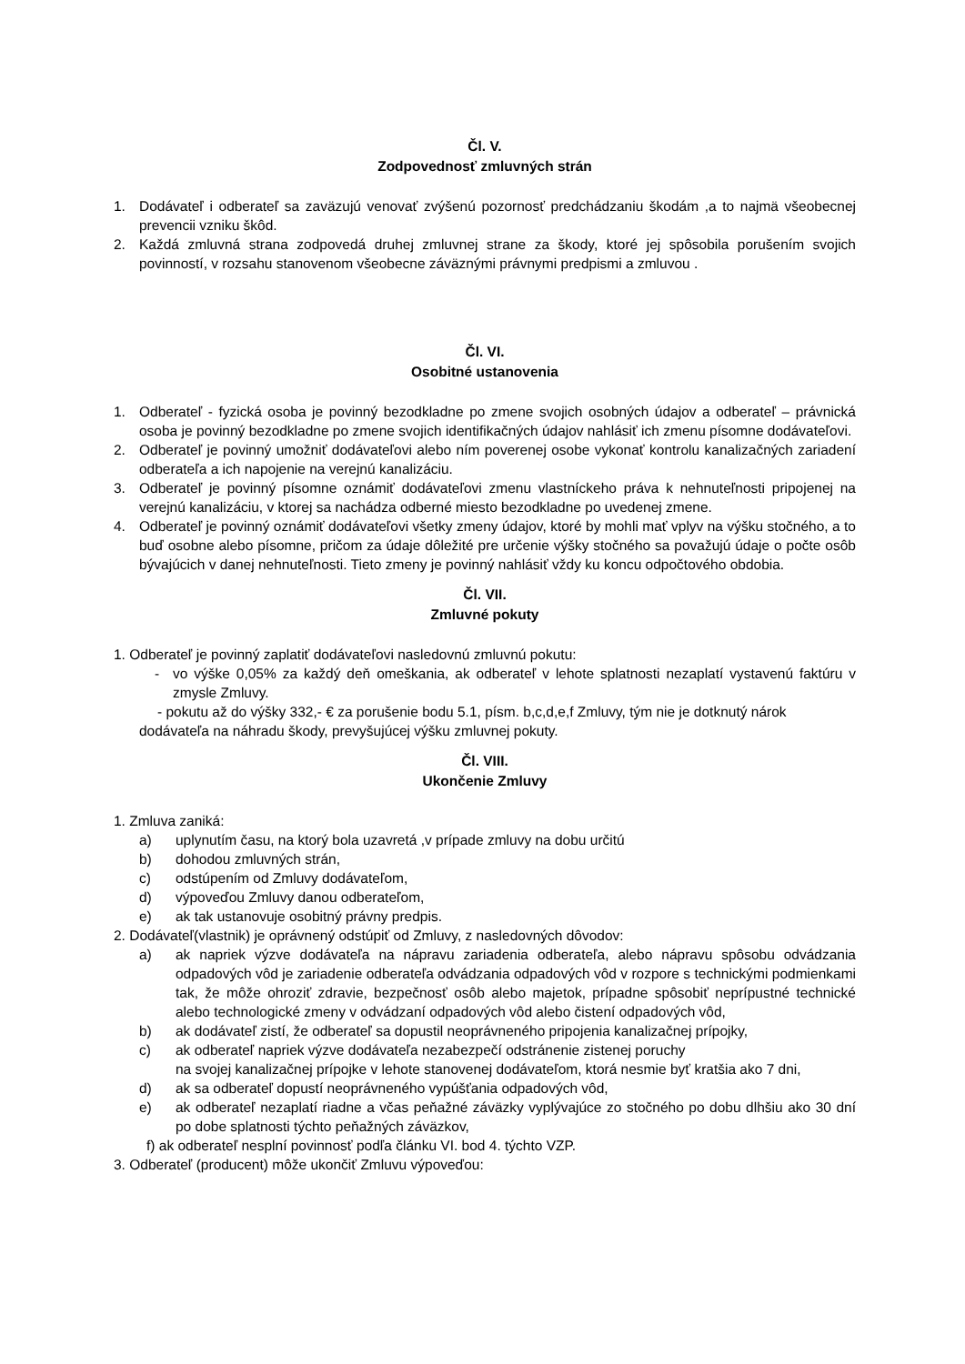Čl. V.
Zodpovednosť zmluvných strán
1. Dodávateľ i odberateľ sa zaväzujú venovať zvýšenú pozornosť predchádzaniu škodám ,a to najmä všeobecnej prevencii vzniku škôd.
2. Každá zmluvná strana zodpovedá druhej zmluvnej strane za škody, ktoré jej spôsobila porušením svojich povinností, v rozsahu stanovenom všeobecne záväznými právnymi predpismi a zmluvou .
Čl. VI.
Osobitné ustanovenia
1. Odberateľ - fyzická osoba je povinný bezodkladne po zmene svojich osobných údajov a odberateľ – právnická osoba je povinný bezodkladne po zmene svojich identifikačných údajov nahlásiť ich zmenu písomne dodávateľovi.
2. Odberateľ je povinný umožniť dodávateľovi alebo ním poverenej osobe vykonať kontrolu kanalizačných zariadení odberateľa a ich napojenie na verejnú kanalizáciu.
3. Odberateľ je povinný písomne oznámiť dodávateľovi zmenu vlastníckeho práva k nehnuteľnosti pripojenej na verejnú kanalizáciu, v ktorej sa nachádza odberné miesto bezodkladne po uvedenej zmene.
4. Odberateľ je povinný oznámiť dodávateľovi všetky zmeny údajov, ktoré by mohli mať vplyv na výšku stočného, a to buď osobne alebo písomne, pričom za údaje dôležité pre určenie výšky stočného sa považujú údaje o počte osôb bývajúcich v danej nehnuteľnosti. Tieto zmeny je povinný nahlásiť vždy ku koncu odpočtového obdobia.
Čl. VII.
Zmluvné pokuty
1. Odberateľ je povinný zaplatiť dodávateľovi nasledovnú zmluvnú pokutu:
- vo výške 0,05% za každý deň omeškania, ak odberateľ v lehote splatnosti nezaplatí vystavenú faktúru v zmysle Zmluvy.
- pokutu až do výšky 332,- € za porušenie bodu 5.1, písm. b,c,d,e,f Zmluvy, tým nie je dotknutý nárok dodávateľa na náhradu škody, prevyšujúcej výšku zmluvnej pokuty.
Čl. VIII.
Ukončenie Zmluvy
1. Zmluva zaniká:
a) uplynutím času, na ktorý bola uzavretá ,v prípade zmluvy na dobu určitú
b) dohodou zmluvných strán,
c) odstúpením od Zmluvy dodávateľom,
d) výpoveďou Zmluvy danou odberateľom,
e) ak tak ustanovuje osobitný právny predpis.
2. Dodávateľ(vlastnik) je oprávnený odstúpiť od Zmluvy, z nasledovných dôvodov:
a) ak napriek výzve dodávateľa na nápravu zariadenia odberateľa, alebo nápravu spôsobu odvádzania odpadových vôd je zariadenie odberateľa odvádzania odpadových vôd v rozpore s technickými podmienkami tak, že môže ohroziť zdravie, bezpečnosť osôb alebo majetok, prípadne spôsobiť neprípustné technické alebo technologické zmeny v odvádzaní odpadových vôd alebo čistení odpadových vôd,
b) ak dodávateľ zistí, že odberateľ sa dopustil neoprávneného pripojenia kanalizačnej prípojky,
c) ak odberateľ napriek výzve dodávateľa nezabezpečí odstránenie zistenej poruchy
na svojej kanalizačnej prípojke v lehote stanovenej dodávateľom, ktorá nesmie byť kratšia ako 7 dni,
d) ak sa odberateľ dopustí neoprávneného vypúšťania odpadových vôd,
e) ak odberateľ nezaplatí riadne a včas peňažné záväzky vyplývajúce zo stočného po dobu dlhšiu ako 30 dní po dobe splatnosti týchto peňažných záväzkov,
f) ak odberateľ nesplní povinnosť podľa článku VI. bod 4. týchto VZP.
3. Odberateľ (producent) môže ukončiť Zmluvu výpoveďou: